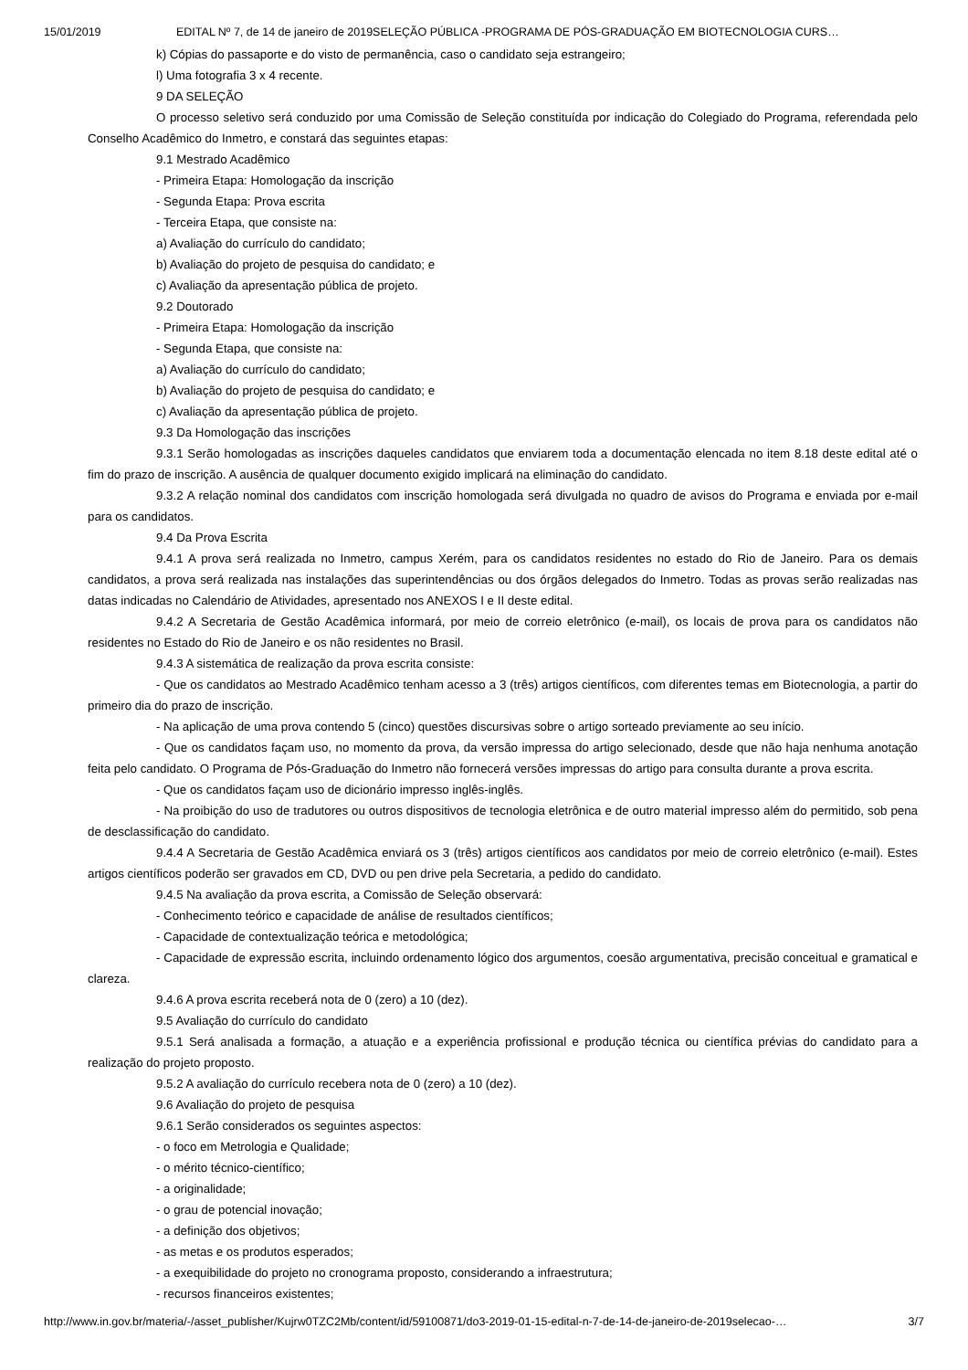15/01/2019 EDITAL Nº 7, de 14 de janeiro de 2019SELEÇÃO PÚBLICA -PROGRAMA DE PÓS-GRADUAÇÃO EM BIOTECNOLOGIA CURS…
k) Cópias do passaporte e do visto de permanência, caso o candidato seja estrangeiro;
l) Uma fotografia 3 x 4 recente.
9 DA SELEÇÃO
O processo seletivo será conduzido por uma Comissão de Seleção constituída por indicação do Colegiado do Programa, referendada pelo Conselho Acadêmico do Inmetro, e constará das seguintes etapas:
9.1 Mestrado Acadêmico
- Primeira Etapa: Homologação da inscrição
- Segunda Etapa: Prova escrita
- Terceira Etapa, que consiste na:
a) Avaliação do currículo do candidato;
b) Avaliação do projeto de pesquisa do candidato; e
c) Avaliação da apresentação pública de projeto.
9.2 Doutorado
- Primeira Etapa: Homologação da inscrição
- Segunda Etapa, que consiste na:
a) Avaliação do currículo do candidato;
b) Avaliação do projeto de pesquisa do candidato; e
c) Avaliação da apresentação pública de projeto.
9.3 Da Homologação das inscrições
9.3.1 Serão homologadas as inscrições daqueles candidatos que enviarem toda a documentação elencada no item 8.18 deste edital até o fim do prazo de inscrição. A ausência de qualquer documento exigido implicará na eliminação do candidato.
9.3.2 A relação nominal dos candidatos com inscrição homologada será divulgada no quadro de avisos do Programa e enviada por e-mail para os candidatos.
9.4 Da Prova Escrita
9.4.1 A prova será realizada no Inmetro, campus Xerém, para os candidatos residentes no estado do Rio de Janeiro. Para os demais candidatos, a prova será realizada nas instalações das superintendências ou dos órgãos delegados do Inmetro. Todas as provas serão realizadas nas datas indicadas no Calendário de Atividades, apresentado nos ANEXOS I e II deste edital.
9.4.2 A Secretaria de Gestão Acadêmica informará, por meio de correio eletrônico (e-mail), os locais de prova para os candidatos não residentes no Estado do Rio de Janeiro e os não residentes no Brasil.
9.4.3 A sistemática de realização da prova escrita consiste:
- Que os candidatos ao Mestrado Acadêmico tenham acesso a 3 (três) artigos científicos, com diferentes temas em Biotecnologia, a partir do primeiro dia do prazo de inscrição.
- Na aplicação de uma prova contendo 5 (cinco) questões discursivas sobre o artigo sorteado previamente ao seu início.
- Que os candidatos façam uso, no momento da prova, da versão impressa do artigo selecionado, desde que não haja nenhuma anotação feita pelo candidato. O Programa de Pós-Graduação do Inmetro não fornecerá versões impressas do artigo para consulta durante a prova escrita.
- Que os candidatos façam uso de dicionário impresso inglês-inglês.
- Na proibição do uso de tradutores ou outros dispositivos de tecnologia eletrônica e de outro material impresso além do permitido, sob pena de desclassificação do candidato.
9.4.4 A Secretaria de Gestão Acadêmica enviará os 3 (três) artigos científicos aos candidatos por meio de correio eletrônico (e-mail). Estes artigos científicos poderão ser gravados em CD, DVD ou pen drive pela Secretaria, a pedido do candidato.
9.4.5 Na avaliação da prova escrita, a Comissão de Seleção observará:
- Conhecimento teórico e capacidade de análise de resultados científicos;
- Capacidade de contextualização teórica e metodológica;
- Capacidade de expressão escrita, incluindo ordenamento lógico dos argumentos, coesão argumentativa, precisão conceitual e gramatical e clareza.
9.4.6 A prova escrita receberá nota de 0 (zero) a 10 (dez).
9.5 Avaliação do currículo do candidato
9.5.1 Será analisada a formação, a atuação e a experiência profissional e produção técnica ou científica prévias do candidato para a realização do projeto proposto.
9.5.2 A avaliação do currículo recebera nota de 0 (zero) a 10 (dez).
9.6 Avaliação do projeto de pesquisa
9.6.1 Serão considerados os seguintes aspectos:
- o foco em Metrologia e Qualidade;
- o mérito técnico-científico;
- a originalidade;
- o grau de potencial inovação;
- a definição dos objetivos;
- as metas e os produtos esperados;
- a exequibilidade do projeto no cronograma proposto, considerando a infraestrutura;
- recursos financeiros existentes;
http://www.in.gov.br/materia/-/asset_publisher/Kujrw0TZC2Mb/content/id/59100871/do3-2019-01-15-edital-n-7-de-14-de-janeiro-de-2019selecao-… 3/7